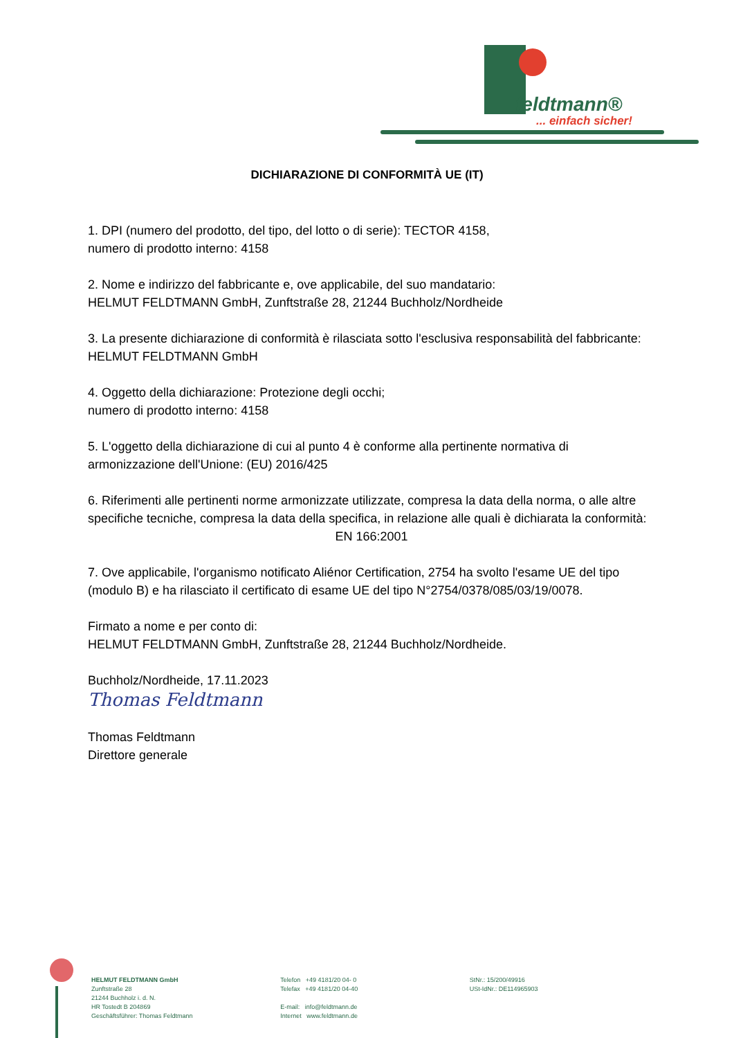feldtmann®
... einfach sicher!
DICHIARAZIONE DI CONFORMITÀ UE (IT)
1. DPI (numero del prodotto, del tipo, del lotto o di serie): TECTOR 4158,
numero di prodotto interno: 4158
2. Nome e indirizzo del fabbricante e, ove applicabile, del suo mandatario:
HELMUT FELDTMANN GmbH, Zunftstraße 28, 21244 Buchholz/Nordheide
3. La presente dichiarazione di conformità è rilasciata sotto l'esclusiva responsabilità del fabbricante: HELMUT FELDTMANN GmbH
4. Oggetto della dichiarazione: Protezione degli occhi;
numero di prodotto interno: 4158
5. L'oggetto della dichiarazione di cui al punto 4 è conforme alla pertinente normativa di armonizzazione dell'Unione: (EU) 2016/425
6. Riferimenti alle pertinenti norme armonizzate utilizzate, compresa la data della norma, o alle altre specifiche tecniche, compresa la data della specifica, in relazione alle quali è dichiarata la conformità:
EN 166:2001
7. Ove applicabile, l'organismo notificato Aliénor Certification, 2754 ha svolto l'esame UE del tipo (modulo B) e ha rilasciato il certificato di esame UE del tipo N°2754/0378/085/03/19/0078.
Firmato a nome e per conto di:
HELMUT FELDTMANN GmbH, Zunftstraße 28, 21244 Buchholz/Nordheide.
Buchholz/Nordheide, 17.11.2023
Thomas Feldtmann
Thomas Feldtmann
Direttore generale
HELMUT FELDTMANN GmbH
Zunftstraße 28
21244 Buchholz i. d. N.
HR Tostedt B 204869
Geschäftsführer: Thomas Feldtmann
Telefon +49 4181/20 04- 0
Telefax +49 4181/20 04-40
E-mail: info@feldtmann.de
Internet www.feldtmann.de
StNr.: 15/200/49916
USt-IdNr.: DE114965903